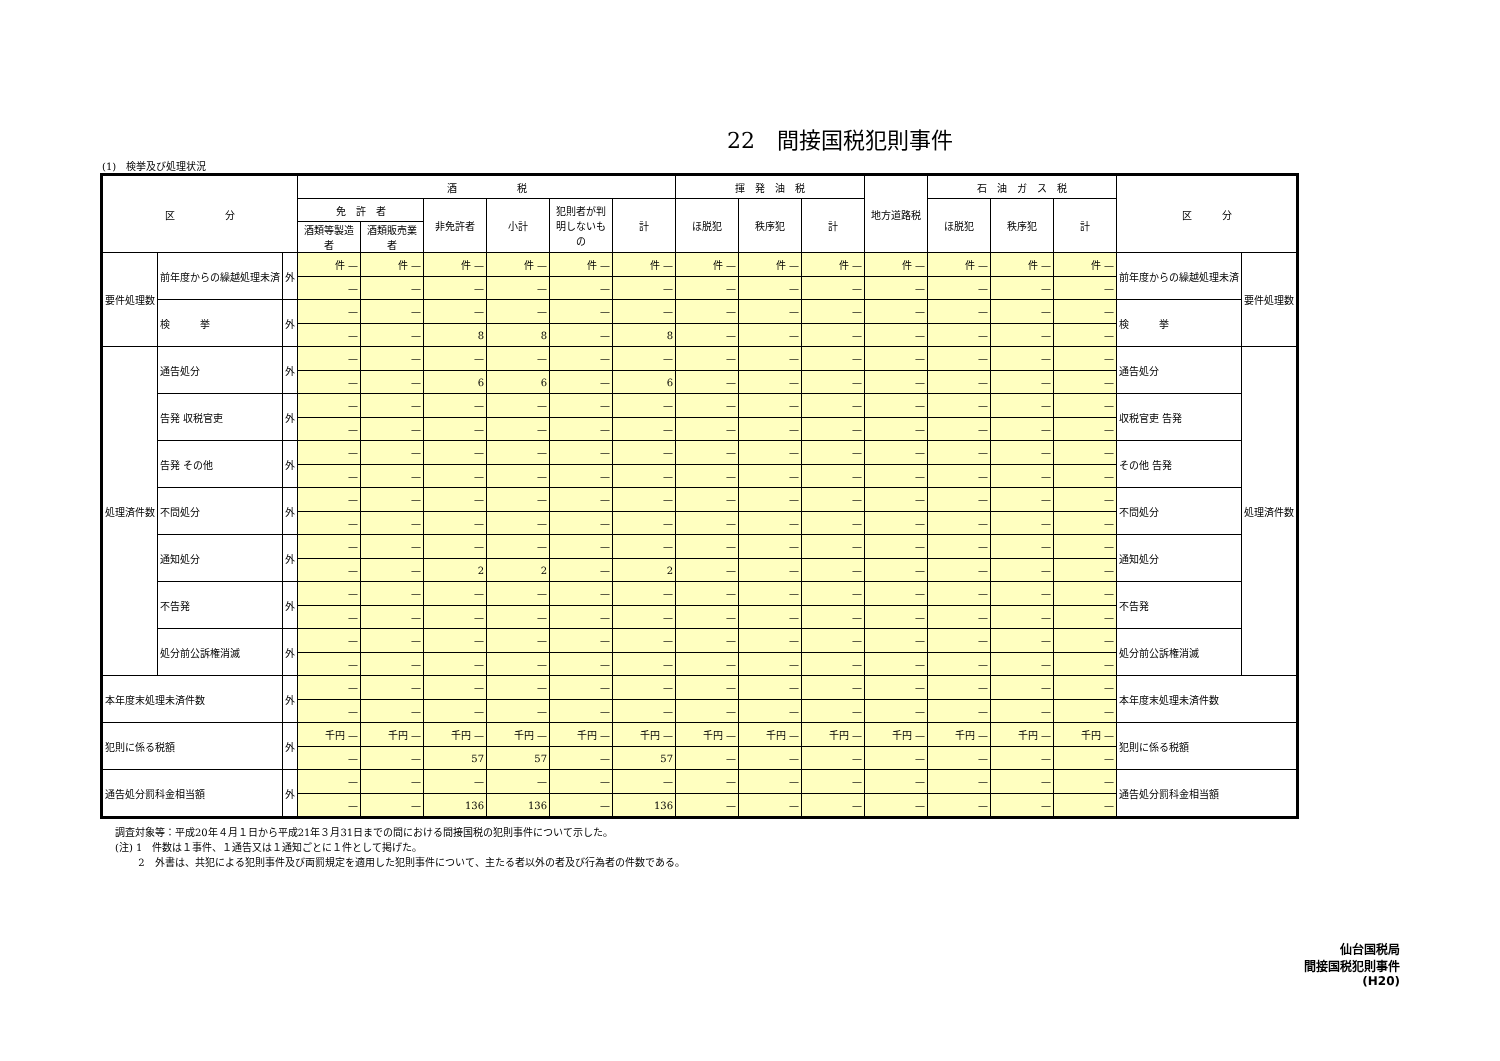22　間接国税犯則事件
(1)　検挙及び処理状況
| 区 分 | | | 酒 税 | | | | | | 揮 発 油 税 | | | 地方道路税 | 石 油 ガ ス 税 | | | 区 分 | |
| --- | --- | --- | --- | --- | --- | --- | --- | --- | --- | --- | --- | --- | --- | --- | --- | --- | --- |
| | | | 免 許 者 | | 非免許者 | 小計 | 犯則者が判明しないもの | 計 | ほ脱犯 | 秩序犯 | 計 | | ほ脱犯 | 秩序犯 | 計 | | |
| | | | 酒類等製造者 | 酒類販売業者 | | | | | | | | | | | | | |
| 要件処理数 | 前年度からの繰越処理未済 | 外 | 件 — | 件 — | 件 — | 件 — | 件 — | 件 — | 件 — | 件 — | 件 — | 件 — | 件 — | 件 — | 件 — | 前年度からの繰越処理未済 | 要件処理数 |
| | | | — | — | — | — | — | — | — | — | — | — | — | — | — | | |
| | 検 挙 | 外 | — | — | — | — | — | — | — | — | — | — | — | — | — | 検 挙 | |
| | | | — | — | 8 | 8 | — | 8 | — | — | — | — | — | — | — | | |
| 処理済件数 | 通告処分 | 外 | — | — | — | — | — | — | — | — | — | — | — | — | — | 通告処分 | 処理済件数 |
| | | | — | — | 6 | 6 | — | 6 | — | — | — | — | — | — | — | | |
| | 告発 収税官吏 | 外 | — | — | — | — | — | — | — | — | — | — | — | — | — | 収税官吏 告発 | |
| | | | — | — | — | — | — | — | — | — | — | — | — | — | — | | |
| | 告発 その他 | 外 | — | — | — | — | — | — | — | — | — | — | — | — | — | その他 告発 | |
| | | | — | — | — | — | — | — | — | — | — | — | — | — | — | | |
| | 不問処分 | 外 | — | — | — | — | — | — | — | — | — | — | — | — | — | 不問処分 | |
| | | | — | — | — | — | — | — | — | — | — | — | — | — | — | | |
| | 通知処分 | 外 | — | — | — | — | — | — | — | — | — | — | — | — | — | 通知処分 | |
| | | | — | — | 2 | 2 | — | 2 | — | — | — | — | — | — | — | | |
| | 不告発 | 外 | — | — | — | — | — | — | — | — | — | — | — | — | — | 不告発 | |
| | | | — | — | — | — | — | — | — | — | — | — | — | — | — | | |
| | 処分前公訴権消滅 | 外 | — | — | — | — | — | — | — | — | — | — | — | — | — | 処分前公訴権消滅 | |
| | | | — | — | — | — | — | — | — | — | — | — | — | — | — | | |
| 本年度末処理未済件数 | | 外 | — | — | — | — | — | — | — | — | — | — | — | — | — | 本年度末処理未済件数 | |
| | | | — | — | — | — | — | — | — | — | — | — | — | — | — | | |
| 犯則に係る税額 | | 外 | 千円 — | 千円 — | 千円 — | 千円 — | 千円 — | 千円 — | 千円 — | 千円 — | 千円 — | 千円 — | 千円 — | 千円 — | 千円 — | 犯則に係る税額 | |
| | | | — | — | 57 | 57 | — | 57 | — | — | — | — | — | — | — | | |
| 通告処分罰科金相当額 | | 外 | — | — | — | — | — | — | — | — | — | — | — | — | — | 通告処分罰科金相当額 | |
| | | | — | — | 136 | 136 | — | 136 | — | — | — | — | — | — | — | | |
調査対象等：平成20年４月１日から平成21年３月31日までの間における間接国税の犯則事件について示した。
(注) 1　件数は１事件、１通告又は１通知ごとに１件として掲げた。
　　 2　外書は、共犯による犯則事件及び両罰規定を適用した犯則事件について、主たる者以外の者及び行為者の件数である。
仙台国税局
間接国税犯則事件
(H20)